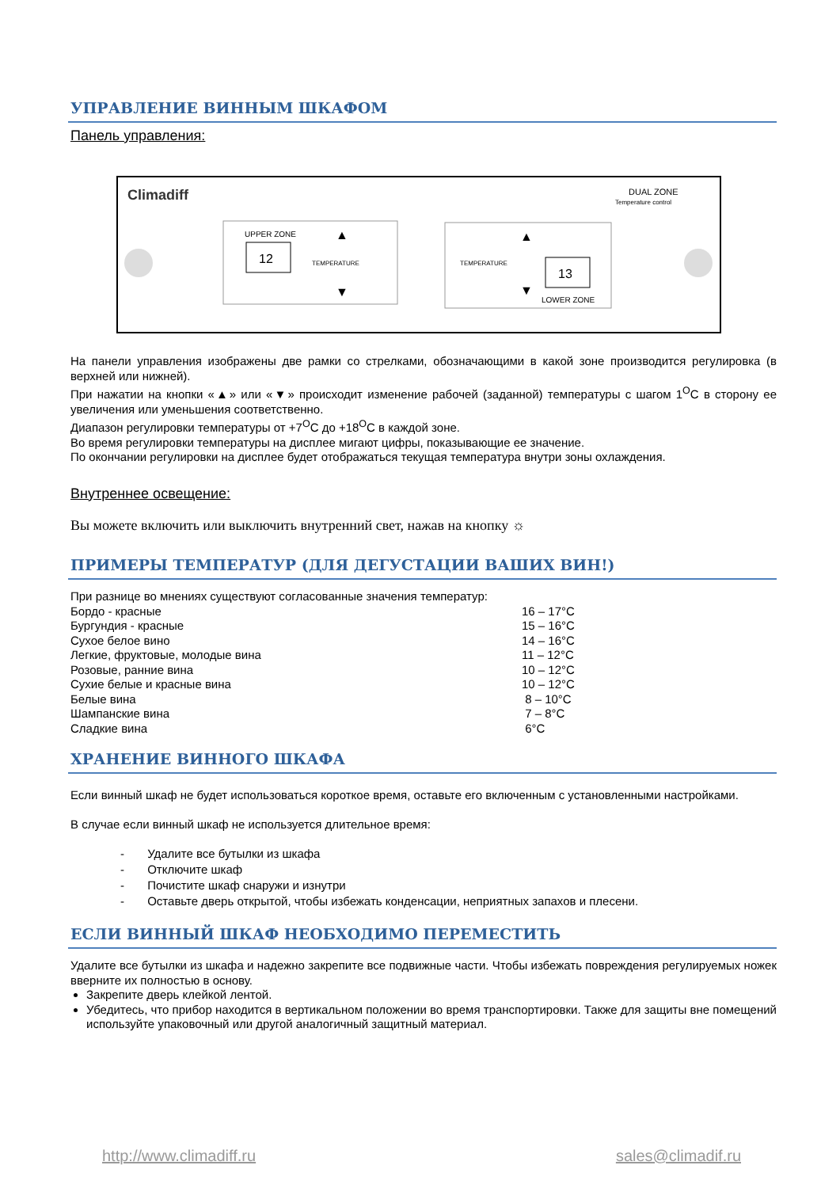УПРАВЛЕНИЕ ВИННЫМ ШКАФОМ
Панель управления:
Climadiff
DUAL ZONE
Temperature control
UPPER ZONE
12
TEMPERATURE
▲
▼
TEMPERATURE
▲
▼
13
LOWER ZONE
На панели управления изображены две рамки со стрелками, обозначающими в какой зоне производится регулировка (в верхней или нижней).
При нажатии на кнопки «▲» или «▼» происходит изменение рабочей (заданной) температуры с шагом 1<sup>O</sup>C в сторону ее увеличения или уменьшения соответственно.
Диапазон регулировки температуры от +7<sup>O</sup>C до +18<sup>O</sup>C в каждой зоне.
Во время регулировки температуры на дисплее мигают цифры, показывающие ее значение.
По окончании регулировки на дисплее будет отображаться текущая температура внутри зоны охлаждения.
Внутреннее освещение:
Вы можете включить или выключить внутренний свет, нажав на кнопку ☼
ПРИМЕРЫ ТЕМПЕРАТУР (ДЛЯ ДЕГУСТАЦИИ ВАШИХ ВИН!)
При разнице во мнениях существуют согласованные значения температур:
| Бордо - красные | 16 – 17°C |
| Бургундия - красные | 15 – 16°C |
| Сухое белое вино | 14 – 16°C |
| Легкие, фруктовые, молодые вина | 11 – 12°C |
| Розовые, ранние вина | 10 – 12°C |
| Сухие белые и красные вина | 10 – 12°C |
| Белые вина | 8 – 10°C |
| Шампанские вина | 7 – 8°C |
| Сладкие вина | 6°C |
ХРАНЕНИЕ ВИННОГО ШКАФА
Если винный шкаф не будет использоваться короткое время, оставьте его включенным с установленными настройками.
В случае если винный шкаф не используется длительное время:
- Удалите все бутылки из шкафа
- Отключите шкаф
- Почистите шкаф снаружи и изнутри
- Оставьте дверь открытой, чтобы избежать конденсации, неприятных запахов и плесени.
ЕСЛИ ВИННЫЙ ШКАФ НЕОБХОДИМО ПЕРЕМЕСТИТЬ
Удалите все бутылки из шкафа и надежно закрепите все подвижные части. Чтобы избежать повреждения регулируемых ножек вверните их полностью в основу.
Закрепите дверь клейкой лентой.
Убедитесь, что прибор находится в вертикальном положении во время транспортировки. Также для защиты вне помещений используйте упаковочный или другой аналогичный защитный материал.
http://www.climadiff.ru sales@climadif.ru